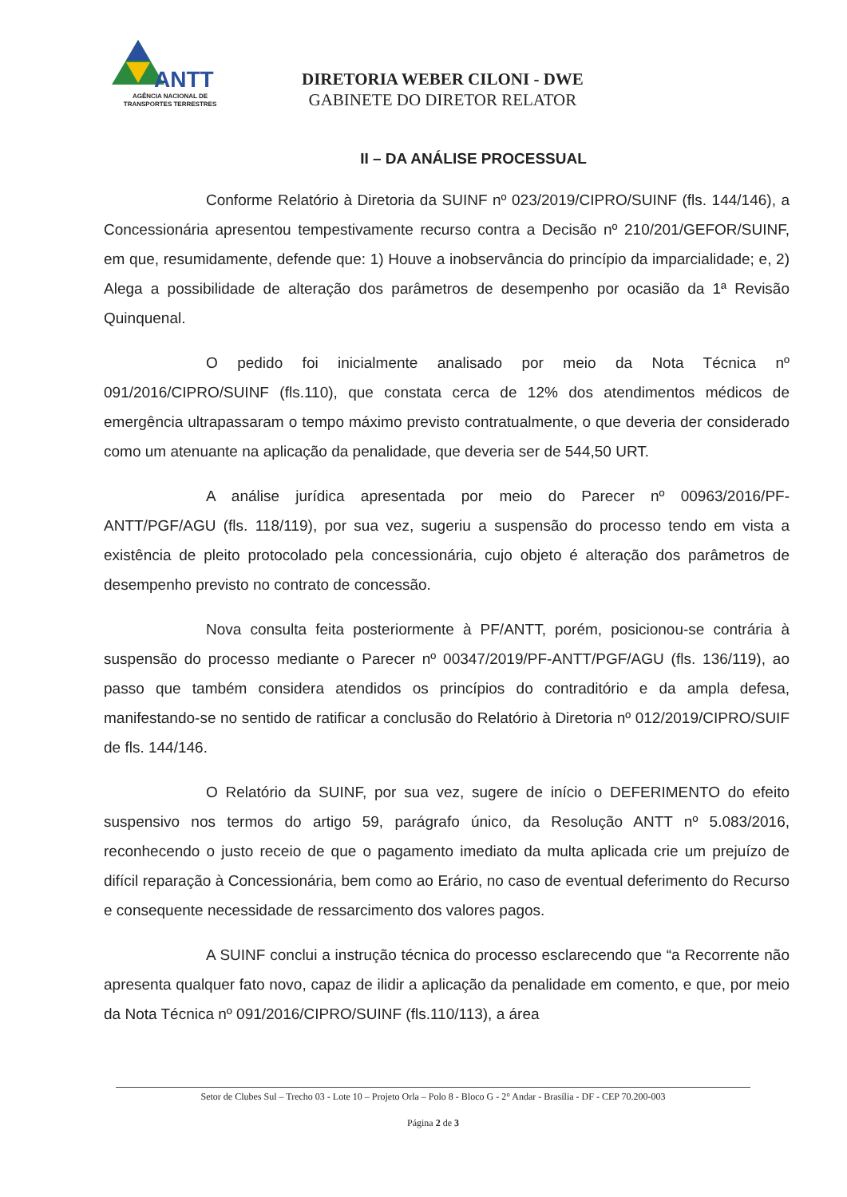ANTT
AGÊNCIA NACIONAL DE
TRANSPORTES TERRESTRES
DIRETORIA WEBER CILONI - DWE
GABINETE DO DIRETOR RELATOR
II – DA ANÁLISE PROCESSUAL
Conforme Relatório à Diretoria da SUINF nº 023/2019/CIPRO/SUINF (fls. 144/146), a Concessionária apresentou tempestivamente recurso contra a Decisão nº 210/201/GEFOR/SUINF, em que, resumidamente, defende que: 1) Houve a inobservância do princípio da imparcialidade; e, 2) Alega a possibilidade de alteração dos parâmetros de desempenho por ocasião da 1ª Revisão Quinquenal.
O pedido foi inicialmente analisado por meio da Nota Técnica nº 091/2016/CIPRO/SUINF (fls.110), que constata cerca de 12% dos atendimentos médicos de emergência ultrapassaram o tempo máximo previsto contratualmente, o que deveria der considerado como um atenuante na aplicação da penalidade, que deveria ser de 544,50 URT.
A análise jurídica apresentada por meio do Parecer nº 00963/2016/PF-ANTT/PGF/AGU (fls. 118/119), por sua vez, sugeriu a suspensão do processo tendo em vista a existência de pleito protocolado pela concessionária, cujo objeto é alteração dos parâmetros de desempenho previsto no contrato de concessão.
Nova consulta feita posteriormente à PF/ANTT, porém, posicionou-se contrária à suspensão do processo mediante o Parecer nº 00347/2019/PF-ANTT/PGF/AGU (fls. 136/119), ao passo que também considera atendidos os princípios do contraditório e da ampla defesa, manifestando-se no sentido de ratificar a conclusão do Relatório à Diretoria nº 012/2019/CIPRO/SUIF de fls. 144/146.
O Relatório da SUINF, por sua vez, sugere de início o DEFERIMENTO do efeito suspensivo nos termos do artigo 59, parágrafo único, da Resolução ANTT nº 5.083/2016, reconhecendo o justo receio de que o pagamento imediato da multa aplicada crie um prejuízo de difícil reparação à Concessionária, bem como ao Erário, no caso de eventual deferimento do Recurso e consequente necessidade de ressarcimento dos valores pagos.
A SUINF conclui a instrução técnica do processo esclarecendo que “a Recorrente não apresenta qualquer fato novo, capaz de ilidir a aplicação da penalidade em comento, e que, por meio da Nota Técnica nº 091/2016/CIPRO/SUINF (fls.110/113), a área
Setor de Clubes Sul – Trecho 03 - Lote 10 – Projeto Orla – Polo 8 - Bloco G - 2° Andar - Brasília - DF - CEP 70.200-003
Página 2 de 3